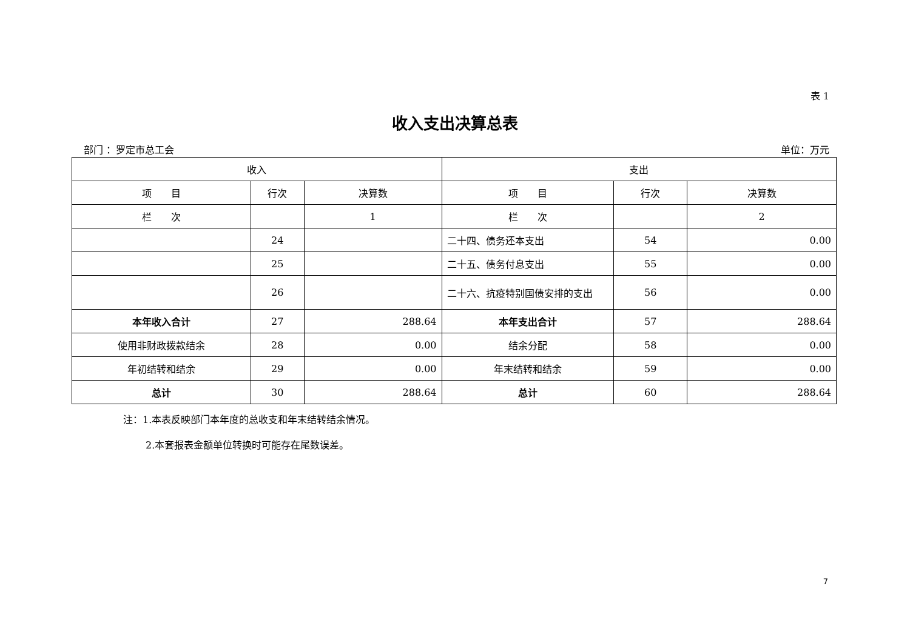表 1
收入支出决算总表
部门 ：罗定市总工会 单位：万元
| 收入 | | | 支出 | | |
| --- | --- | --- | --- | --- | --- |
| 项 目 | 行次 | 决算数 | 项 目 | 行次 | 决算数 |
| 栏 次 | | 1 | 栏 次 | | 2 |
| | 24 | | 二十四、债务还本支出 | 54 | 0.00 |
| | 25 | | 二十五、债务付息支出 | 55 | 0.00 |
| | 26 | | 二十六、抗疫特别国债安排的支出 | 56 | 0.00 |
| 本年收入合计 | 27 | 288.64 | 本年支出合计 | 57 | 288.64 |
| 使用非财政拨款结余 | 28 | 0.00 | 结余分配 | 58 | 0.00 |
| 年初结转和结余 | 29 | 0.00 | 年末结转和结余 | 59 | 0.00 |
| 总计 | 30 | 288.64 | 总计 | 60 | 288.64 |
注：1.本表反映部门本年度的总收支和年末结转结余情况。
2.本套报表金额单位转换时可能存在尾数误差。
7